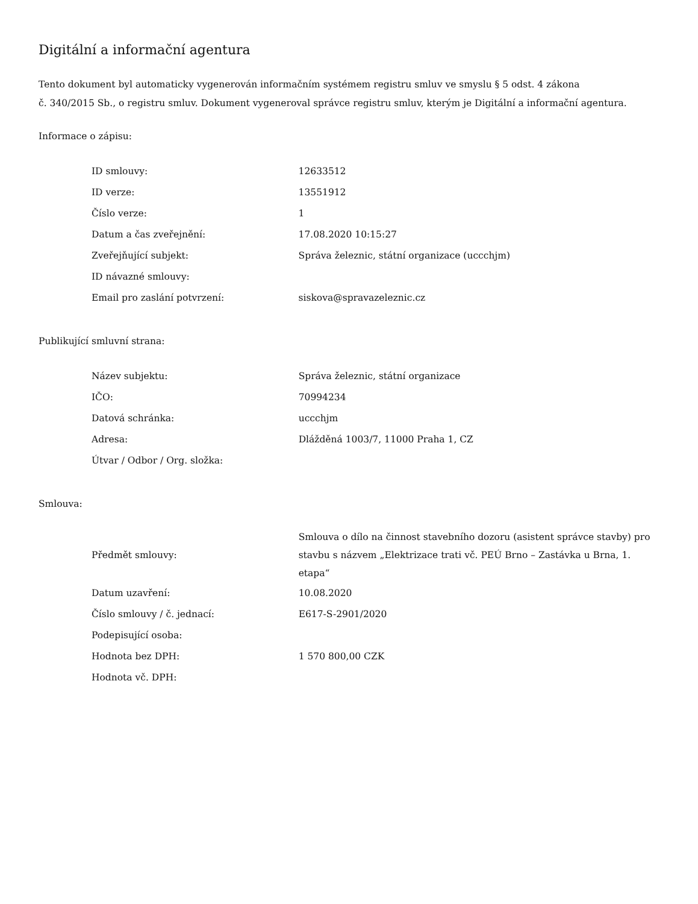Digitální a informační agentura
Tento dokument byl automaticky vygenerován informačním systémem registru smluv ve smyslu § 5 odst. 4 zákona
č. 340/2015 Sb., o registru smluv. Dokument vygeneroval správce registru smluv, kterým je Digitální a informační agentura.
Informace o zápisu:
| ID smlouvy: | 12633512 |
| ID verze: | 13551912 |
| Číslo verze: | 1 |
| Datum a čas zveřejnění: | 17.08.2020 10:15:27 |
| Zveřejňující subjekt: | Správa železnic, státní organizace (uccchjm) |
| ID návazné smlouvy: | |
| Email pro zaslání potvrzení: | siskova@spravazeleznic.cz |
Publikující smluvní strana:
| Název subjektu: | Správa železnic, státní organizace |
| IČO: | 70994234 |
| Datová schránka: | uccchjm |
| Adresa: | Dlážděná 1003/7, 11000 Praha 1, CZ |
| Útvar / Odbor / Org. složka: | |
Smlouva:
| Předmět smlouvy: | Smlouva o dílo na činnost stavebního dozoru (asistent správce stavby) pro stavbu s názvem „Elektrizace trati vč. PEÚ Brno – Zastávka u Brna, 1. etapa“ |
| Datum uzavření: | 10.08.2020 |
| Číslo smlouvy / č. jednací: | E617-S-2901/2020 |
| Podepisující osoba: | |
| Hodnota bez DPH: | 1 570 800,00 CZK |
| Hodnota vč. DPH: | |